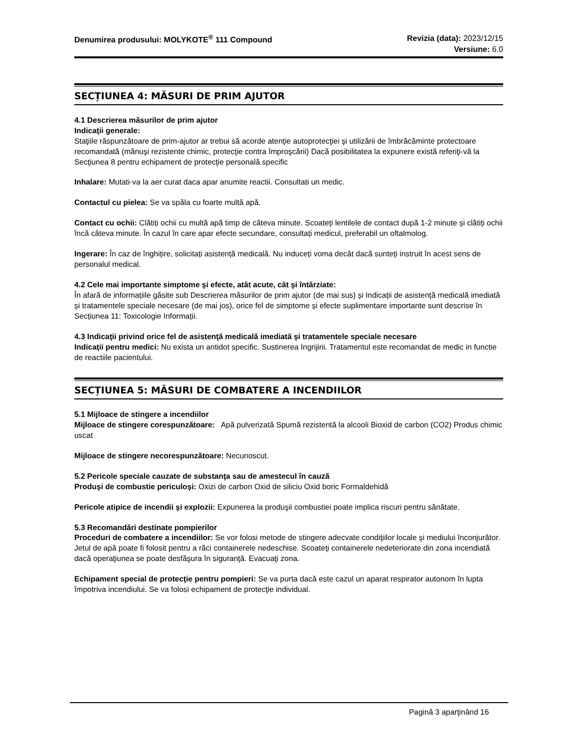Denumirea produsului: MOLYKOTE<sup>®</sup> 111 Compound
Revizia (data): 2023/12/15
Versiune: 6.0
SECȚIUNEA 4: MĂSURI DE PRIM AJUTOR
4.1 Descrierea măsurilor de prim ajutor
Indicaţii generale:
Staţiile răspunzătoare de prim-ajutor ar trebui să acorde atenţie autoprotecţiei şi utilizării de îmbrăcăminte protectoare recomandată (mănuşi rezistente chimic, protecţie contra împroşcării) Dacă posibilitatea la expunere există referiţi-vă la Secţiunea 8 pentru echipament de protecţie personală specific
Inhalare: Mutati-va la aer curat daca apar anumite reactii. Consultati un medic.
Contactul cu pielea: Se va spăla cu foarte multă apă.
Contact cu ochii: Clătiți ochii cu multă apă timp de câteva minute. Scoateți lentilele de contact după 1-2 minute și clătiți ochii încă câteva minute. În cazul în care apar efecte secundare, consultați medicul, preferabil un oftalmolog.
Ingerare: În caz de înghițire, solicitați asistență medicală. Nu induceți voma decât dacă sunteți instruit în acest sens de personalul medical.
4.2 Cele mai importante simptome şi efecte, atât acute, cât şi întârziate:
În afară de informațiile găsite sub Descrierea măsurilor de prim ajutor (de mai sus) și Indicații de asistență medicală imediată și tratamentele speciale necesare (de mai jos), orice fel de simptome și efecte suplimentare importante sunt descrise în Secțiunea 11: Toxicologie Informații.
4.3 Indicaţii privind orice fel de asistenţă medicală imediată şi tratamentele speciale necesare
Indicaţii pentru medici: Nu exista un antidot specific. Sustinerea Ingrijirii. Tratamentul este recomandat de medic in functie de reactiile pacientului.
SECȚIUNEA 5: MĂSURI DE COMBATERE A INCENDIILOR
5.1 Mijloace de stingere a incendiilor
Mijloace de stingere corespunzătoare: Apă pulverizată Spumă rezistentă la alcooli Bioxid de carbon (CO2) Produs chimic uscat
Mijloace de stingere necorespunzătoare: Necunoscut.
5.2 Pericole speciale cauzate de substanţa sau de amestecul în cauză
Produşi de combustie periculoşi: Oxizi de carbon Oxid de siliciu Oxid boric Formaldehidă
Pericole atipice de incendii şi explozii: Expunerea la produşii combustiei poate implica riscuri pentru sănătate.
5.3 Recomandări destinate pompierilor
Proceduri de combatere a incendiilor: Se vor folosi metode de stingere adecvate condiţiilor locale şi mediului înconjurător. Jetul de apă poate fi folosit pentru a răci containerele nedeschise. Scoateţi containerele nedeteriorate din zona incendiată dacă operaţiunea se poate desfăşura în siguranţă. Evacuaţi zona.
Echipament special de protecţie pentru pompieri: Se va purta dacă este cazul un aparat respirator autonom în lupta împotriva incendiului. Se va folosi echipament de protecţie individual.
Pagină 3 aparţinând 16